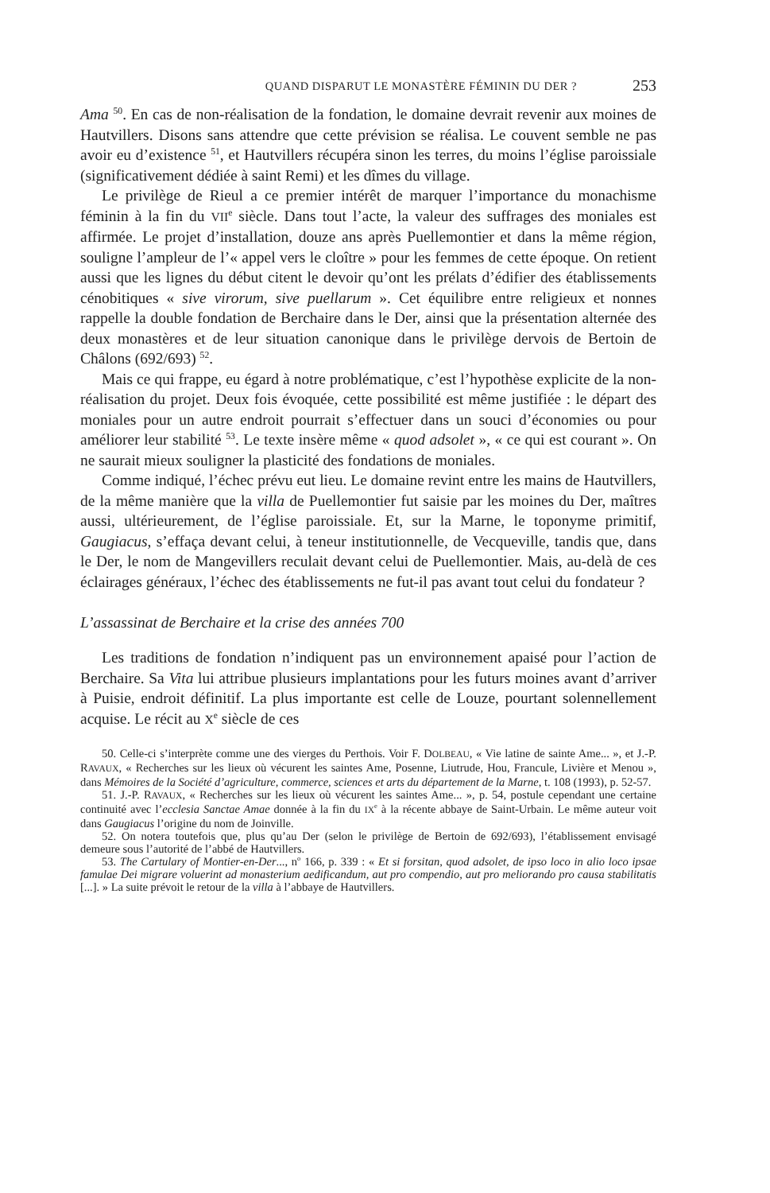QUAND DISPARUT LE MONASTÈRE FÉMININ DU DER ? 253
Ama <sup>50</sup>. En cas de non-réalisation de la fondation, le domaine devrait revenir aux moines de Hautvillers. Disons sans attendre que cette prévision se réalisa. Le couvent semble ne pas avoir eu d’existence <sup>51</sup>, et Hautvillers récupéra sinon les terres, du moins l’église paroissiale (significativement dédiée à saint Remi) et les dîmes du village.
Le privilège de Rieul a ce premier intérêt de marquer l’importance du monachisme féminin à la fin du VII<sup>e</sup> siècle. Dans tout l’acte, la valeur des suffrages des moniales est affirmée. Le projet d’installation, douze ans après Puellemontier et dans la même région, souligne l’ampleur de l’« appel vers le cloître » pour les femmes de cette époque. On retient aussi que les lignes du début citent le devoir qu’ont les prélats d’édifier des établissements cénobitiques « sive virorum, sive puellarum ». Cet équilibre entre religieux et nonnes rappelle la double fondation de Berchaire dans le Der, ainsi que la présentation alternée des deux monastères et de leur situation canonique dans le privilège dervois de Bertoin de Châlons (692/693) <sup>52</sup>.
Mais ce qui frappe, eu égard à notre problématique, c’est l’hypothèse explicite de la non-réalisation du projet. Deux fois évoquée, cette possibilité est même justifiée : le départ des moniales pour un autre endroit pourrait s’effectuer dans un souci d’économies ou pour améliorer leur stabilité <sup>53</sup>. Le texte insère même « quod adsolet », « ce qui est courant ». On ne saurait mieux souligner la plasticité des fondations de moniales.
Comme indiqué, l’échec prévu eut lieu. Le domaine revint entre les mains de Hautvillers, de la même manière que la villa de Puellemontier fut saisie par les moines du Der, maîtres aussi, ultérieurement, de l’église paroissiale. Et, sur la Marne, le toponyme primitif, Gaugiacus, s’effaça devant celui, à teneur institutionnelle, de Vecqueville, tandis que, dans le Der, le nom de Mangevillers reculait devant celui de Puellemontier. Mais, au-delà de ces éclairages généraux, l’échec des établissements ne fut-il pas avant tout celui du fondateur ?
L’assassinat de Berchaire et la crise des années 700
Les traditions de fondation n’indiquent pas un environnement apaisé pour l’action de Berchaire. Sa Vita lui attribue plusieurs implantations pour les futurs moines avant d’arriver à Puisie, endroit définitif. La plus importante est celle de Louze, pourtant solennellement acquise. Le récit au X<sup>e</sup> siècle de ces
50. Celle-ci s’interprète comme une des vierges du Perthois. Voir F. DOLBEAU, « Vie latine de sainte Ame... », et J.-P. RAVAUX, « Recherches sur les lieux où vécurent les saintes Ame, Posenne, Liutrude, Hou, Francule, Livière et Menou », dans Mémoires de la Société d’agriculture, commerce, sciences et arts du département de la Marne, t. 108 (1993), p. 52-57.
51. J.-P. RAVAUX, « Recherches sur les lieux où vécurent les saintes Ame... », p. 54, postule cependant une certaine continuité avec l’ecclesia Sanctae Amae donnée à la fin du IX<sup>e</sup> à la récente abbaye de Saint-Urbain. Le même auteur voit dans Gaugiacus l’origine du nom de Joinville.
52. On notera toutefois que, plus qu’au Der (selon le privilège de Bertoin de 692/693), l’établissement envisagé demeure sous l’autorité de l’abbé de Hautvillers.
53. The Cartulary of Montier-en-Der..., n<sup>o</sup> 166, p. 339 : « Et si forsitan, quod adsolet, de ipso loco in alio loco ipsae famulae Dei migrare voluerint ad monasterium aedificandum, aut pro compendio, aut pro meliorando pro causa stabilitatis [...]. » La suite prévoit le retour de la villa à l’abbaye de Hautvillers.